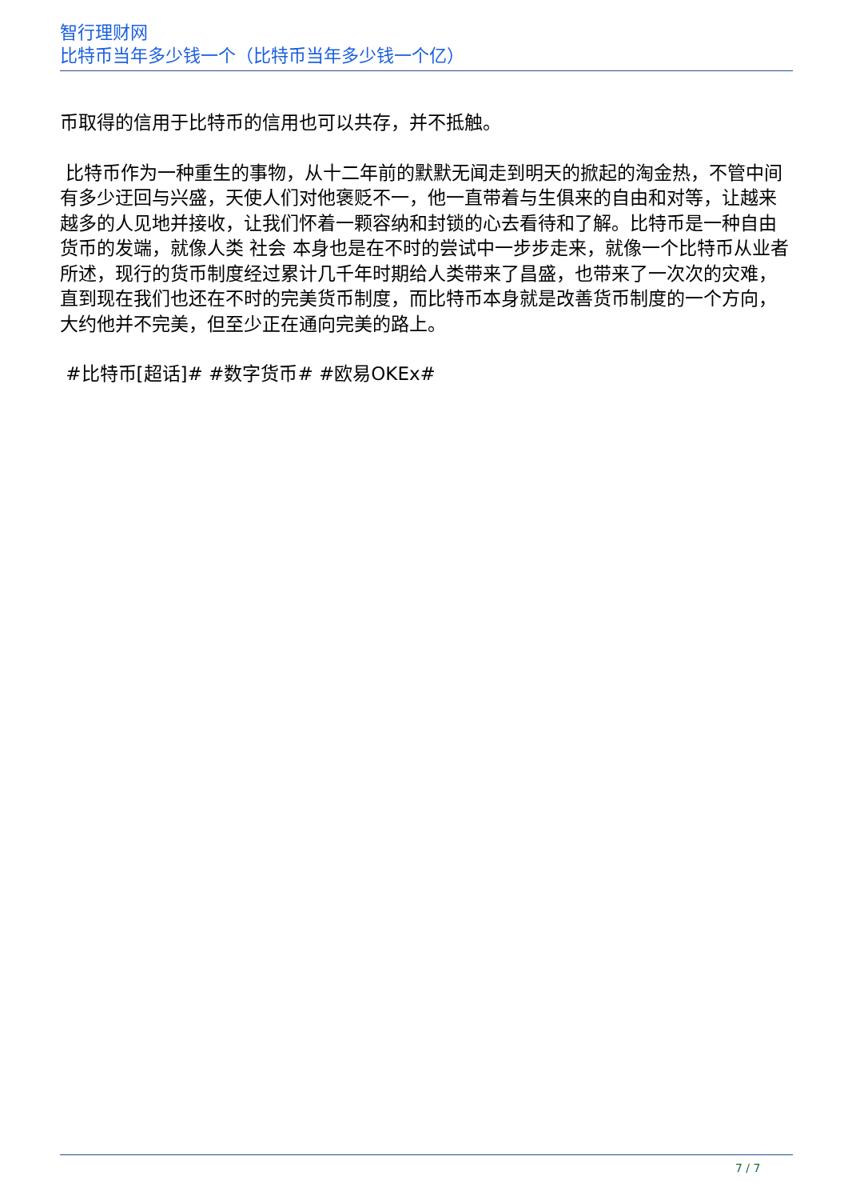智行理财网
比特币当年多少钱一个（比特币当年多少钱一个亿）
币取得的信用于比特币的信用也可以共存，并不抵触。
比特币作为一种重生的事物，从十二年前的默默无闻走到明天的掀起的淘金热，不管中间有多少迂回与兴盛，天使人们对他褒贬不一，他一直带着与生俱来的自由和对等，让越来越多的人见地并接收，让我们怀着一颗容纳和封锁的心去看待和了解。比特币是一种自由货币的发端，就像人类 社会 本身也是在不时的尝试中一步步走来，就像一个比特币从业者所述，现行的货币制度经过累计几千年时期给人类带来了昌盛，也带来了一次次的灾难，直到现在我们也还在不时的完美货币制度，而比特币本身就是改善货币制度的一个方向，大约他并不完美，但至少正在通向完美的路上。
#比特币[超话]# #数字货币# #欧易OKEx#
7 / 7